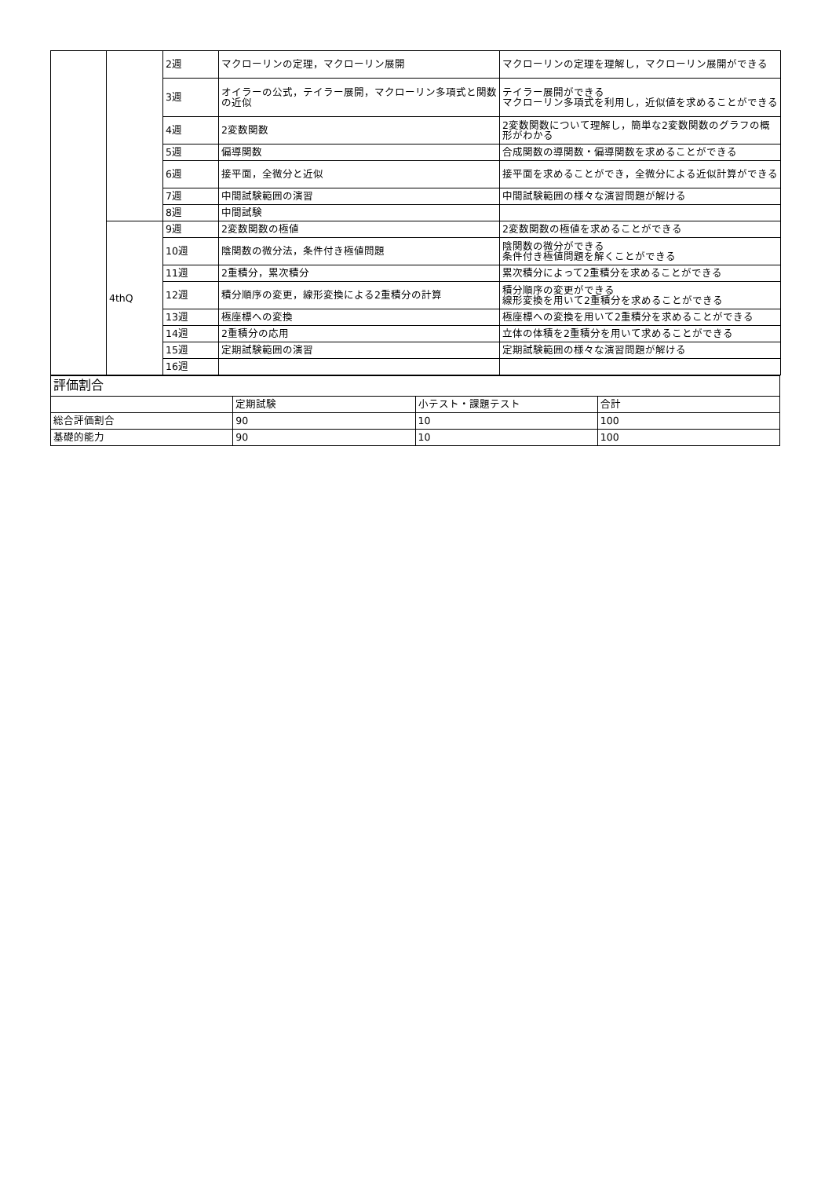| | | 2週 | マクローリンの定理，マクローリン展開 | マクローリンの定理を理解し，マクローリン展開ができる |
| | | 3週 | オイラーの公式，テイラー展開，マクローリン多項式と関数の近似 | テイラー展開ができる マクローリン多項式を利用し，近似値を求めることができる |
| | | 4週 | 2変数関数 | 2変数関数について理解し，簡単な2変数関数のグラフの概形がわかる |
| | | 5週 | 偏導関数 | 合成関数の導関数・偏導関数を求めることができる |
| | | 6週 | 接平面，全微分と近似 | 接平面を求めることができ，全微分による近似計算ができる |
| | | 7週 | 中間試験範囲の演習 | 中間試験範囲の様々な演習問題が解ける |
| | | 8週 | 中間試験 | |
| | 4thQ | 9週 | 2変数関数の極値 | 2変数関数の極値を求めることができる |
| | | 10週 | 陰関数の微分法，条件付き極値問題 | 陰関数の微分ができる 条件付き極値問題を解くことができる |
| | | 11週 | 2重積分，累次積分 | 累次積分によって2重積分を求めることができる |
| | | 12週 | 積分順序の変更，線形変換による2重積分の計算 | 積分順序の変更ができる 線形変換を用いて2重積分を求めることができる |
| | | 13週 | 極座標への変換 | 極座標への変換を用いて2重積分を求めることができる |
| | | 14週 | 2重積分の応用 | 立体の体積を2重積分を用いて求めることができる |
| | | 15週 | 定期試験範囲の演習 | 定期試験範囲の様々な演習問題が解ける |
| | | 16週 | | |
| 評価割合 | | | |
| | 定期試験 | 小テスト・課題テスト | 合計 |
| 総合評価割合 | 90 | 10 | 100 |
| 基礎的能力 | 90 | 10 | 100 |